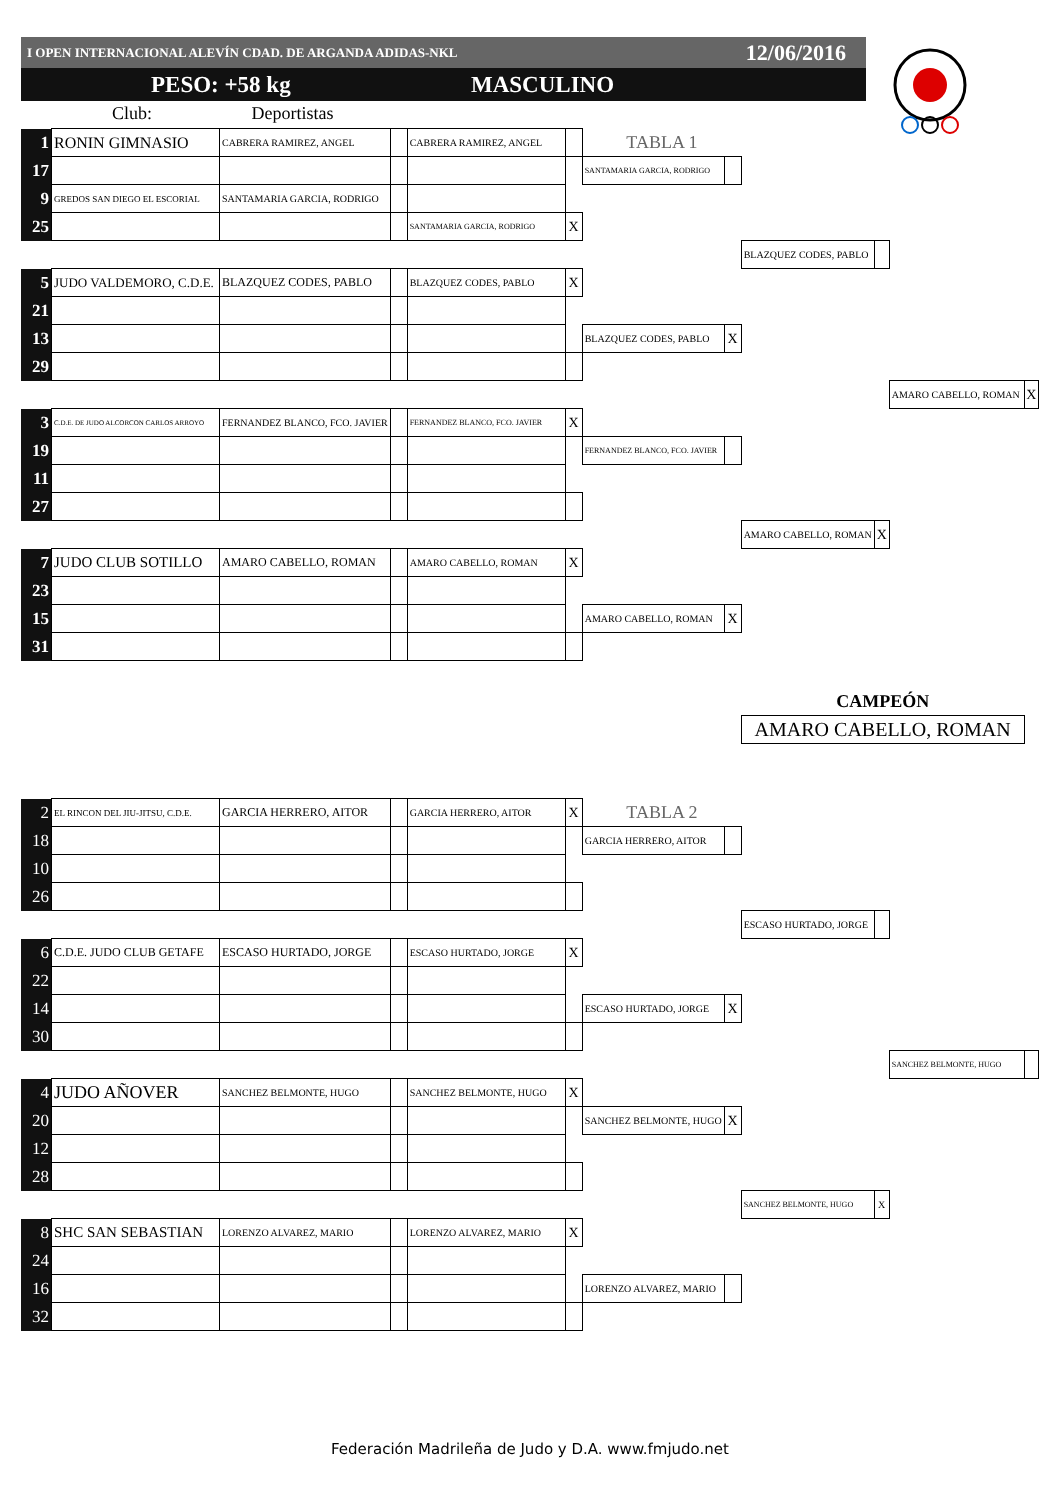I OPEN INTERNACIONAL ALEVÍN CDAD. DE ARGANDA ADIDAS-NKL 12/06/2016
PESO: +58 kg MASCULINO
Club: Deportistas
| 1 | RONIN GIMNASIO | CABRERA RAMIREZ, ANGEL | | CABRERA RAMIREZ, ANGEL | | TABLA 1 | | | | | |
| 17 | | | | | | SANTAMARIA GARCIA, RODRIGO | | | | | |
| 9 | GREDOS SAN DIEGO EL ESCORIAL | SANTAMARIA GARCIA, RODRIGO | | | | | | | | | |
| 25 | | | | SANTAMARIA GARCIA, RODRIGO | X | | | | | | |
| | | | | | | | | BLAZQUEZ CODES, PABLO | | | |
| 5 | JUDO VALDEMORO, C.D.E. | BLAZQUEZ CODES, PABLO | | BLAZQUEZ CODES, PABLO | X | | | | | | |
| 21 | | | | | | | | | | | |
| 13 | | | | | | BLAZQUEZ CODES, PABLO | X | | | | |
| 29 | | | | | | | | | | | |
| | | | | | | | | | | AMARO CABELLO, ROMAN | X |
| 3 | C.D.E. DE JUDO ALCORCON CARLOS ARROYO | FERNANDEZ BLANCO, FCO. JAVIER | | FERNANDEZ BLANCO, FCO. JAVIER | X | | | | | | |
| 19 | | | | | | FERNANDEZ BLANCO, FCO. JAVIER | | | | | |
| 11 | | | | | | | | | | | |
| 27 | | | | | | | | | | | |
| | | | | | | | | AMARO CABELLO, ROMAN | X | | |
| 7 | JUDO CLUB SOTILLO | AMARO CABELLO, ROMAN | | AMARO CABELLO, ROMAN | X | | | | | | |
| 23 | | | | | | | | | | | |
| 15 | | | | | | AMARO CABELLO, ROMAN | X | | | | |
| 31 | | | | | | | | | | | |
| | | | | | | | | CAMPEÓN | | | |
| | | | | | | | | AMARO CABELLO, ROMAN | | | |
| 2 | EL RINCON DEL JIU-JITSU, C.D.E. | GARCIA HERRERO, AITOR | | GARCIA HERRERO, AITOR | X | TABLA 2 | | | | | |
| 18 | | | | | | GARCIA HERRERO, AITOR | | | | | |
| 10 | | | | | | | | | | | |
| 26 | | | | | | | | | | | |
| | | | | | | | | ESCASO HURTADO, JORGE | | | |
| 6 | C.D.E. JUDO CLUB GETAFE | ESCASO HURTADO, JORGE | | ESCASO HURTADO, JORGE | X | | | | | | |
| 22 | | | | | | | | | | | |
| 14 | | | | | | ESCASO HURTADO, JORGE | X | | | | |
| 30 | | | | | | | | | | | |
| | | | | | | | | | | SANCHEZ BELMONTE, HUGO | |
| 4 | JUDO AÑOVER | SANCHEZ BELMONTE, HUGO | | SANCHEZ BELMONTE, HUGO | X | | | | | | |
| 20 | | | | | | SANCHEZ BELMONTE, HUGO | X | | | | |
| 12 | | | | | | | | | | | |
| 28 | | | | | | | | | | | |
| | | | | | | | | SANCHEZ BELMONTE, HUGO | X | | |
| 8 | SHC SAN SEBASTIAN | LORENZO ALVAREZ, MARIO | | LORENZO ALVAREZ, MARIO | X | | | | | | |
| 24 | | | | | | | | | | | |
| 16 | | | | | | LORENZO ALVAREZ, MARIO | | | | | |
| 32 | | | | | | | | | | | |
Federación Madrileña de Judo y D.A. www.fmjudo.net